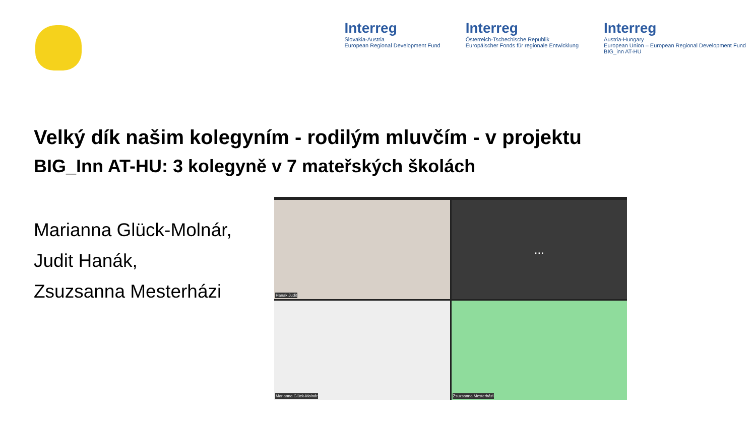Interreg
Slovakia-Austria
European Regional Development Fund
Interreg
Österreich-Tschechische Republik
Europäischer Fonds für regionale Entwicklung
Interreg
Austria-Hungary
European Union – European Regional Development Fund
BIG_inn AT-HU
Velký dík našim kolegyním - rodilým mluvčím - v projektu
BIG_Inn AT-HU: 3 kolegyně v 7 mateřských školách
Marianna Glück-Molnár,
Judit Hanák,
Zsuzsanna Mesterházi
Hanak Judit
...
Marianna Glück-Molnár
Zsuzsanna Mesterházi